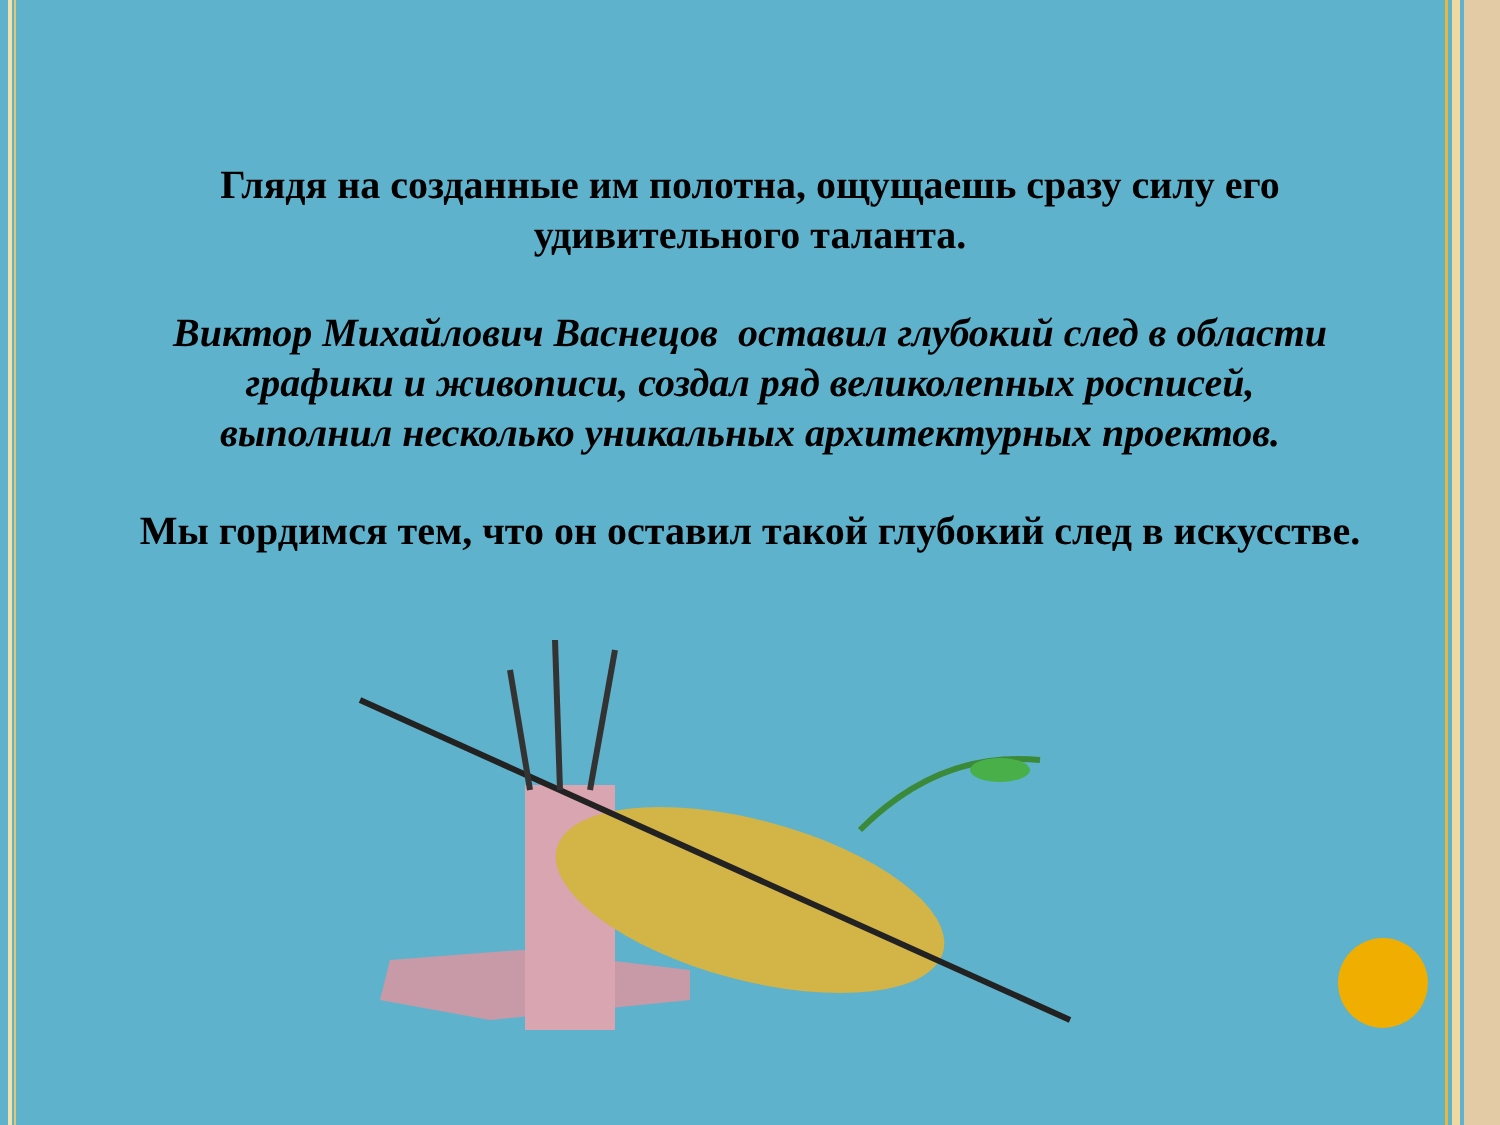Глядя на созданные им полотна, ощущаешь сразу силу его
удивительного таланта.
Виктор Михайлович Васнецов оставил глубокий след в области
графики и живописи, создал ряд великолепных росписей,
выполнил несколько уникальных архитектурных проектов.
Мы гордимся тем, что он оставил такой глубокий след в искусстве.